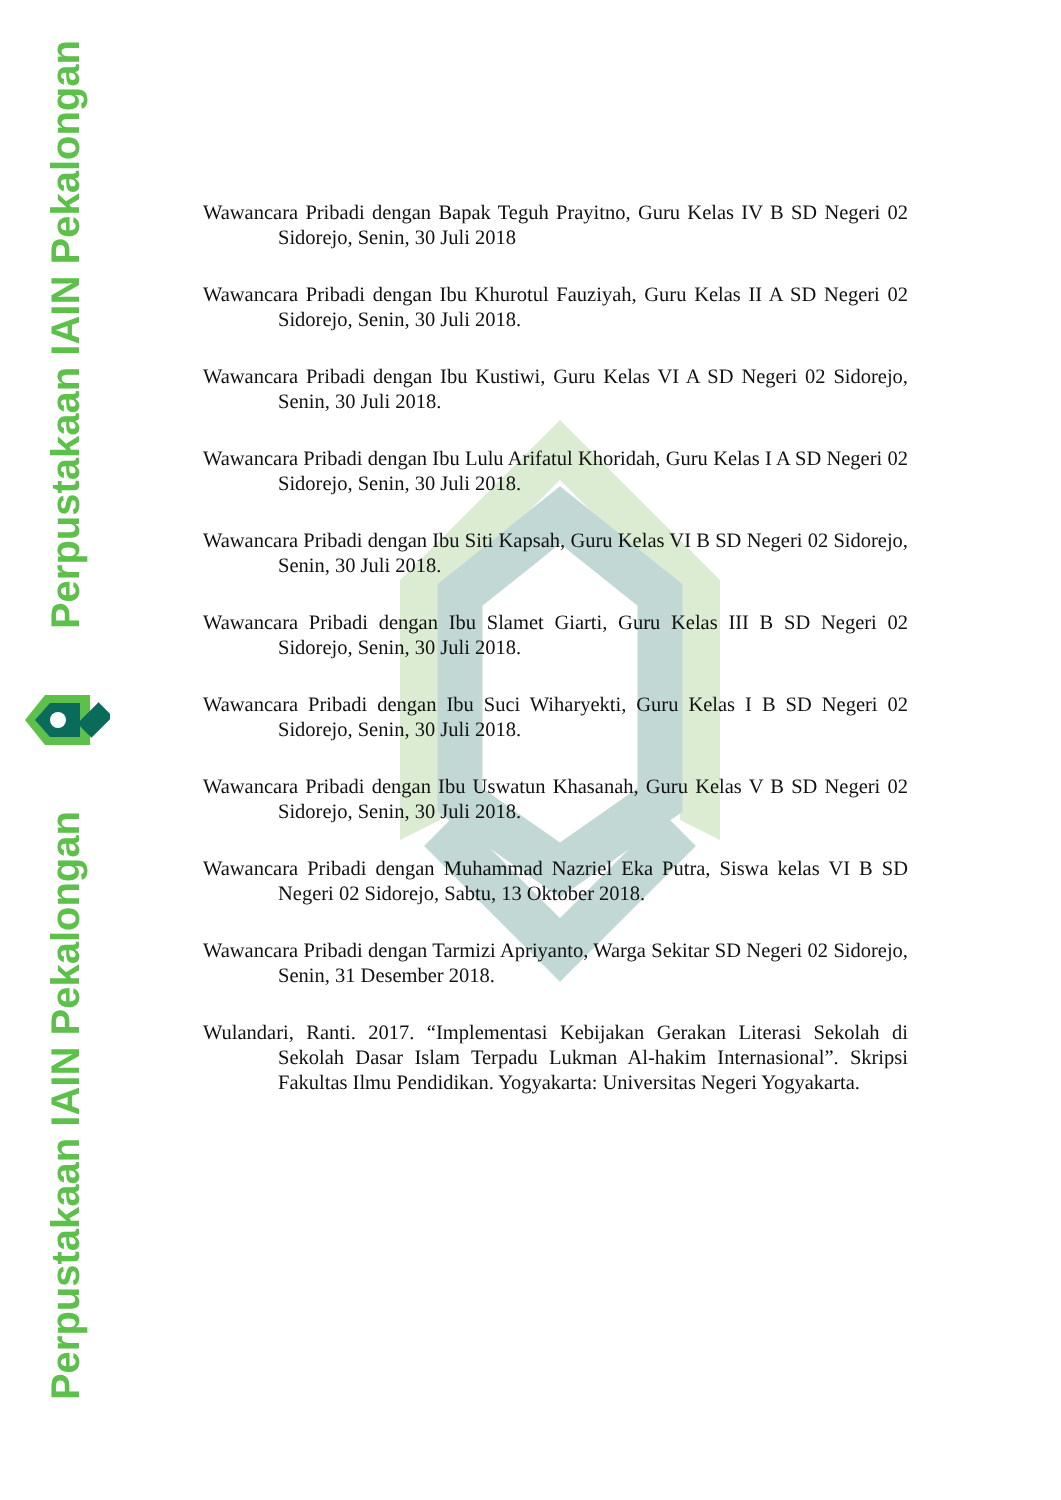Perpustakaan IAIN Pekalongan
Perpustakaan IAIN Pekalongan
Wawancara Pribadi dengan Bapak Teguh Prayitno, Guru Kelas IV B SD Negeri 02 Sidorejo, Senin, 30 Juli 2018
Wawancara Pribadi dengan Ibu Khurotul Fauziyah, Guru Kelas II A SD Negeri 02 Sidorejo, Senin, 30 Juli 2018.
Wawancara Pribadi dengan Ibu Kustiwi, Guru Kelas VI A SD Negeri 02 Sidorejo, Senin, 30 Juli 2018.
Wawancara Pribadi dengan Ibu Lulu Arifatul Khoridah, Guru Kelas I A SD Negeri 02 Sidorejo, Senin, 30 Juli 2018.
Wawancara Pribadi dengan Ibu Siti Kapsah, Guru Kelas VI B SD Negeri 02 Sidorejo, Senin, 30 Juli 2018.
Wawancara Pribadi dengan Ibu Slamet Giarti, Guru Kelas III B SD Negeri 02 Sidorejo, Senin, 30 Juli 2018.
Wawancara Pribadi dengan Ibu Suci Wiharyekti, Guru Kelas I B SD Negeri 02 Sidorejo, Senin, 30 Juli 2018.
Wawancara Pribadi dengan Ibu Uswatun Khasanah, Guru Kelas V B SD Negeri 02 Sidorejo, Senin, 30 Juli 2018.
Wawancara Pribadi dengan Muhammad Nazriel Eka Putra, Siswa kelas VI B SD Negeri 02 Sidorejo, Sabtu, 13 Oktober 2018.
Wawancara Pribadi dengan Tarmizi Apriyanto, Warga Sekitar SD Negeri 02 Sidorejo, Senin, 31 Desember 2018.
Wulandari, Ranti. 2017. “Implementasi Kebijakan Gerakan Literasi Sekolah di Sekolah Dasar Islam Terpadu Lukman Al-hakim Internasional”. Skripsi Fakultas Ilmu Pendidikan. Yogyakarta: Universitas Negeri Yogyakarta.